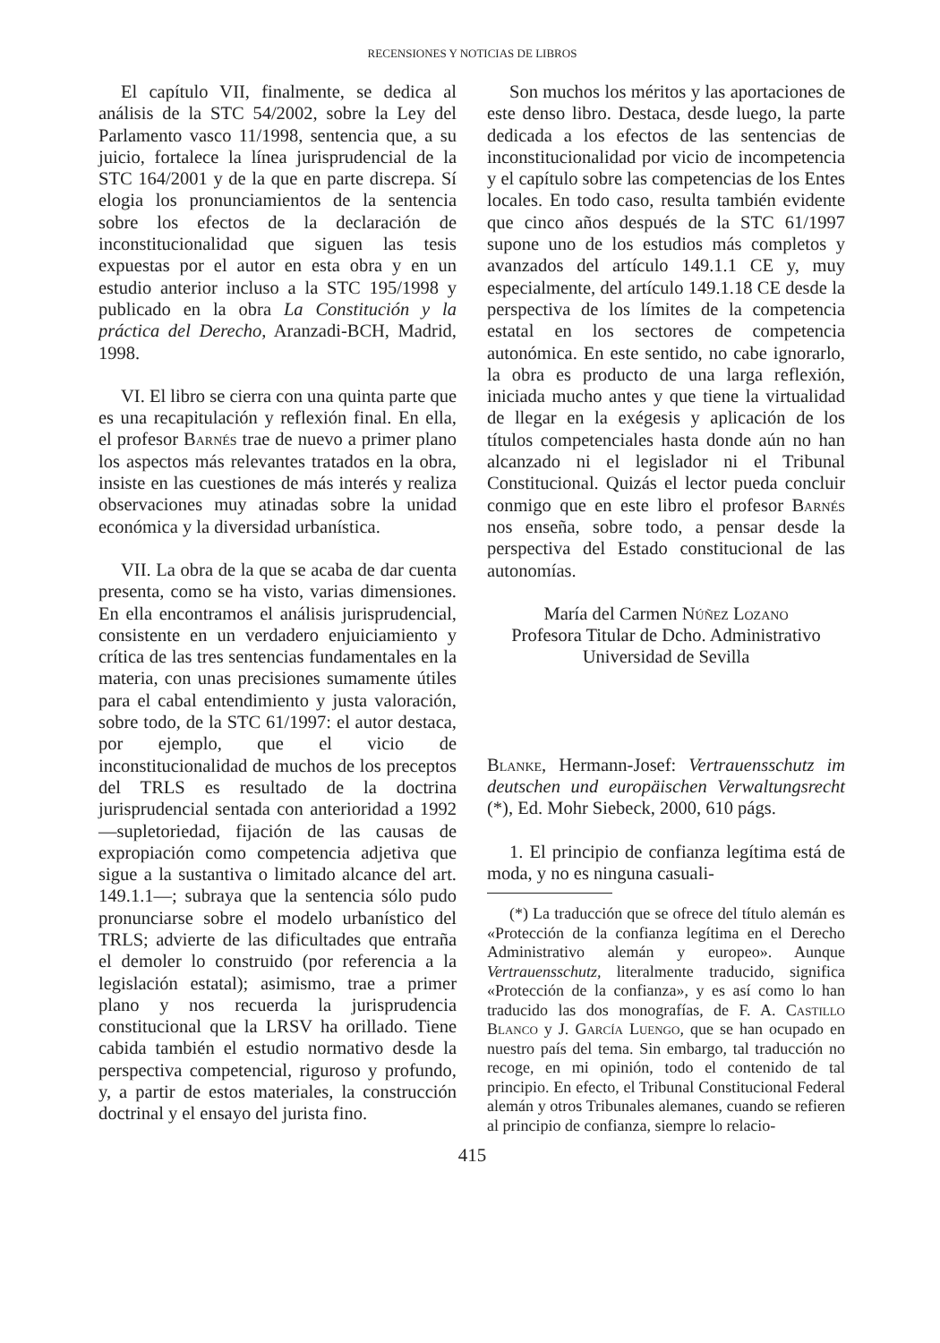RECENSIONES Y NOTICIAS DE LIBROS
El capítulo VII, finalmente, se dedica al análisis de la STC 54/2002, sobre la Ley del Parlamento vasco 11/1998, sentencia que, a su juicio, fortalece la línea jurisprudencial de la STC 164/2001 y de la que en parte discrepa. Sí elogia los pronunciamientos de la sentencia sobre los efectos de la declaración de inconstitucionalidad que siguen las tesis expuestas por el autor en esta obra y en un estudio anterior incluso a la STC 195/1998 y publicado en la obra La Constitución y la práctica del Derecho, Aranzadi-BCH, Madrid, 1998.
VI. El libro se cierra con una quinta parte que es una recapitulación y reflexión final. En ella, el profesor Barnés trae de nuevo a primer plano los aspectos más relevantes tratados en la obra, insiste en las cuestiones de más interés y realiza observaciones muy atinadas sobre la unidad económica y la diversidad urbanística.
VII. La obra de la que se acaba de dar cuenta presenta, como se ha visto, varias dimensiones. En ella encontramos el análisis jurisprudencial, consistente en un verdadero enjuiciamiento y crítica de las tres sentencias fundamentales en la materia, con unas precisiones sumamente útiles para el cabal entendimiento y justa valoración, sobre todo, de la STC 61/1997: el autor destaca, por ejemplo, que el vicio de inconstitucionalidad de muchos de los preceptos del TRLS es resultado de la doctrina jurisprudencial sentada con anterioridad a 1992 —supletoriedad, fijación de las causas de expropiación como competencia adjetiva que sigue a la sustantiva o limitado alcance del art. 149.1.1—; subraya que la sentencia sólo pudo pronunciarse sobre el modelo urbanístico del TRLS; advierte de las dificultades que entraña el demoler lo construido (por referencia a la legislación estatal); asimismo, trae a primer plano y nos recuerda la jurisprudencia constitucional que la LRSV ha orillado. Tiene cabida también el estudio normativo desde la perspectiva competencial, riguroso y profundo, y, a partir de estos materiales, la construcción doctrinal y el ensayo del jurista fino.
Son muchos los méritos y las aportaciones de este denso libro. Destaca, desde luego, la parte dedicada a los efectos de las sentencias de inconstitucionalidad por vicio de incompetencia y el capítulo sobre las competencias de los Entes locales. En todo caso, resulta también evidente que cinco años después de la STC 61/1997 supone uno de los estudios más completos y avanzados del artículo 149.1.1 CE y, muy especialmente, del artículo 149.1.18 CE desde la perspectiva de los límites de la competencia estatal en los sectores de competencia autonómica. En este sentido, no cabe ignorarlo, la obra es producto de una larga reflexión, iniciada mucho antes y que tiene la virtualidad de llegar en la exégesis y aplicación de los títulos competenciales hasta donde aún no han alcanzado ni el legislador ni el Tribunal Constitucional. Quizás el lector pueda concluir conmigo que en este libro el profesor Barnés nos enseña, sobre todo, a pensar desde la perspectiva del Estado constitucional de las autonomías.
María del Carmen Núñez Lozano
Profesora Titular de Dcho. Administrativo
Universidad de Sevilla
Blanke, Hermann-Josef: Vertrauensschutz im deutschen und europäischen Verwaltungsrecht (*), Ed. Mohr Siebeck, 2000, 610 págs.
1. El principio de confianza legítima está de moda, y no es ninguna casuali-
(*) La traducción que se ofrece del título alemán es «Protección de la confianza legítima en el Derecho Administrativo alemán y europeo». Aunque Vertrauensschutz, literalmente traducido, significa «Protección de la confianza», y es así como lo han traducido las dos monografías, de F. A. Castillo Blanco y J. García Luengo, que se han ocupado en nuestro país del tema. Sin embargo, tal traducción no recoge, en mi opinión, todo el contenido de tal principio. En efecto, el Tribunal Constitucional Federal alemán y otros Tribunales alemanes, cuando se refieren al principio de confianza, siempre lo relacio-
415